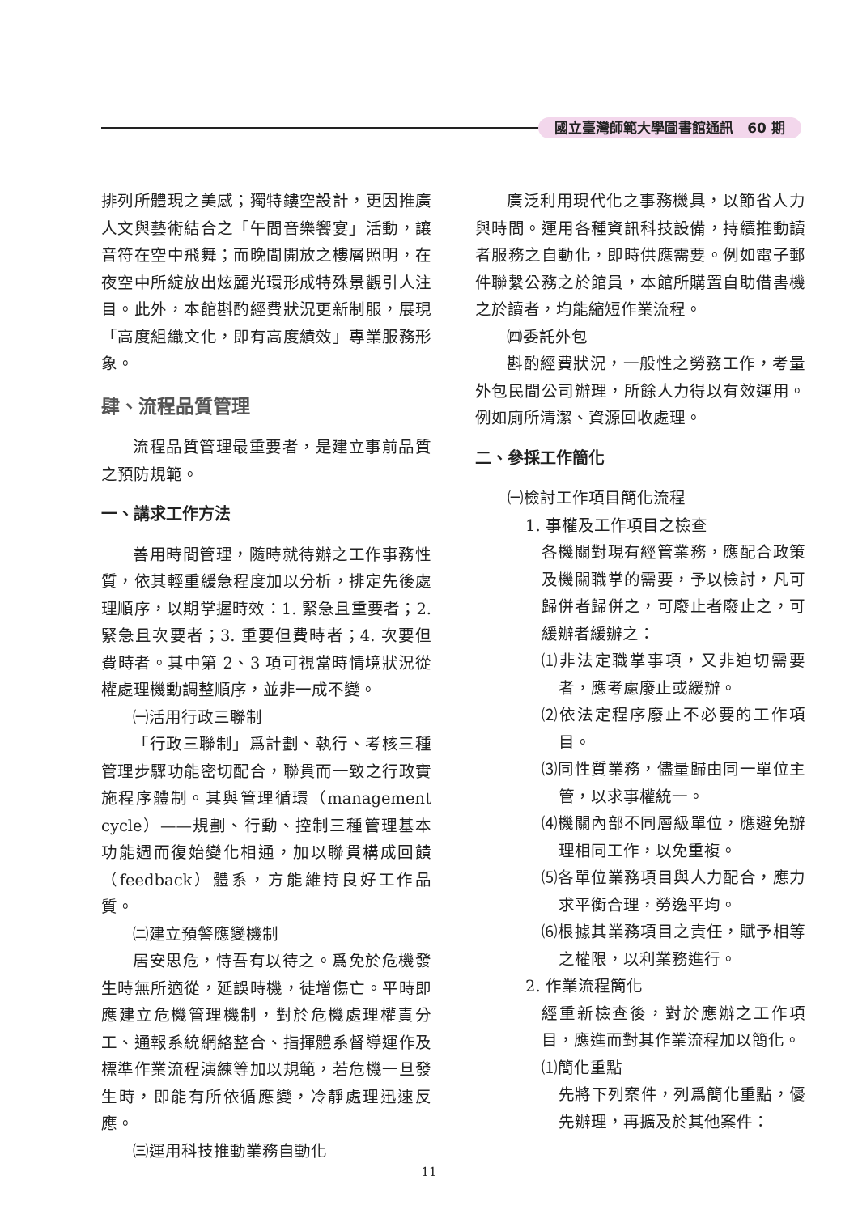國立臺灣師範大學圖書館通訊　60 期
排列所體現之美感；獨特鏤空設計，更因推廣人文與藝術結合之「午間音樂饗宴」活動，讓音符在空中飛舞；而晚間開放之樓層照明，在夜空中所綻放出炫麗光環形成特殊景觀引人注目。此外，本館斟酌經費狀況更新制服，展現「高度組織文化，即有高度績效」專業服務形象。
肆、流程品質管理
流程品質管理最重要者，是建立事前品質之預防規範。
一、講求工作方法
善用時間管理，隨時就待辦之工作事務性質，依其輕重緩急程度加以分析，排定先後處理順序，以期掌握時效：1. 緊急且重要者；2. 緊急且次要者；3. 重要但費時者；4. 次要但費時者。其中第 2、3 項可視當時情境狀況從權處理機動調整順序，並非一成不變。
㈠活用行政三聯制
「行政三聯制」爲計劃、執行、考核三種管理步驟功能密切配合，聯貫而一致之行政實施程序體制。其與管理循環（management cycle）——規劃、行動、控制三種管理基本功能週而復始變化相通，加以聯貫構成回饋（feedback）體系，方能維持良好工作品質。
㈡建立預警應變機制
居安思危，恃吾有以待之。爲免於危機發生時無所適從，延誤時機，徒增傷亡。平時即應建立危機管理機制，對於危機處理權責分工、通報系統網絡整合、指揮體系督導運作及標準作業流程演練等加以規範，若危機一旦發生時，即能有所依循應變，冷靜處理迅速反應。
㈢運用科技推動業務自動化
廣泛利用現代化之事務機具，以節省人力與時間。運用各種資訊科技設備，持續推動讀者服務之自動化，即時供應需要。例如電子郵件聯繫公務之於館員，本館所購置自助借書機之於讀者，均能縮短作業流程。
㈣委託外包
斟酌經費狀況，一般性之勞務工作，考量外包民間公司辦理，所餘人力得以有效運用。例如廁所清潔、資源回收處理。
二、參採工作簡化
㈠檢討工作項目簡化流程
1. 事權及工作項目之檢查
各機關對現有經管業務，應配合政策及機關職掌的需要，予以檢討，凡可歸併者歸併之，可廢止者廢止之，可緩辦者緩辦之：
⑴非法定職掌事項，又非迫切需要者，應考慮廢止或緩辦。
⑵依法定程序廢止不必要的工作項目。
⑶同性質業務，儘量歸由同一單位主管，以求事權統一。
⑷機關內部不同層級單位，應避免辦理相同工作，以免重複。
⑸各單位業務項目與人力配合，應力求平衡合理，勞逸平均。
⑹根據其業務項目之責任，賦予相等之權限，以利業務進行。
2. 作業流程簡化
經重新檢查後，對於應辦之工作項目，應進而對其作業流程加以簡化。
⑴簡化重點
先將下列案件，列爲簡化重點，優先辦理，再擴及於其他案件：
11